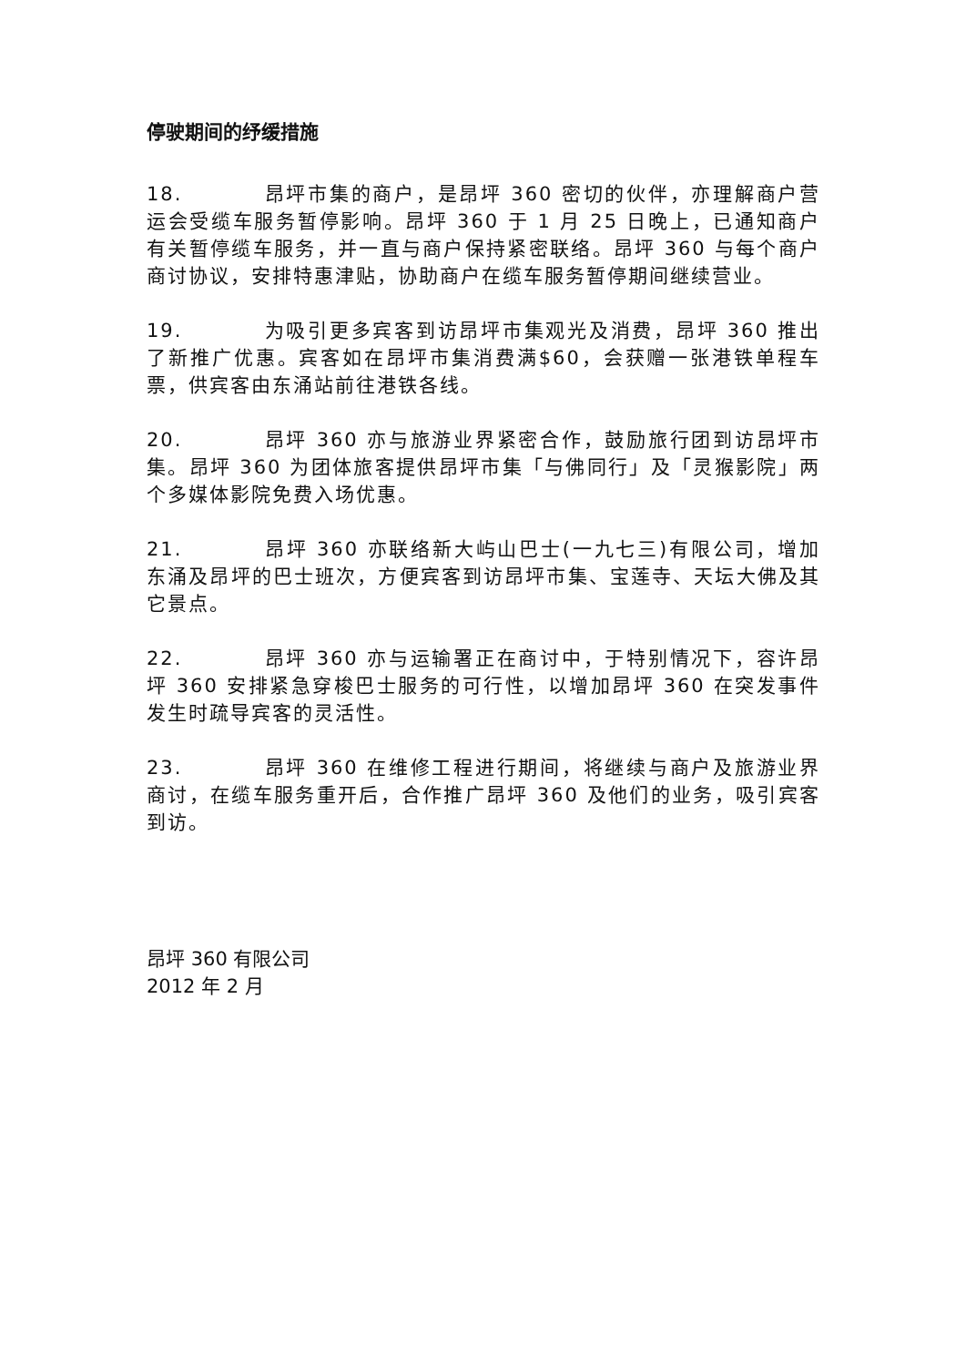停驶期间的纾缓措施
18. 昂坪市集的商户，是昂坪 360 密切的伙伴，亦理解商户营运会受缆车服务暂停影响。昂坪 360 于 1 月 25 日晚上，已通知商户有关暂停缆车服务，并一直与商户保持紧密联络。昂坪 360 与每个商户商讨协议，安排特惠津贴，协助商户在缆车服务暂停期间继续营业。
19. 为吸引更多宾客到访昂坪市集观光及消费，昂坪 360 推出了新推广优惠。宾客如在昂坪市集消费满$60，会获赠一张港铁单程车票，供宾客由东涌站前往港铁各线。
20. 昂坪 360 亦与旅游业界紧密合作，鼓励旅行团到访昂坪市集。昂坪 360 为团体旅客提供昂坪市集「与佛同行」及「灵猴影院」两个多媒体影院免费入场优惠。
21. 昂坪 360 亦联络新大屿山巴士(一九七三)有限公司，增加东涌及昂坪的巴士班次，方便宾客到访昂坪市集、宝莲寺、天坛大佛及其它景点。
22. 昂坪 360 亦与运输署正在商讨中，于特别情况下，容许昂坪 360 安排紧急穿梭巴士服务的可行性，以增加昂坪 360 在突发事件发生时疏导宾客的灵活性。
23. 昂坪 360 在维修工程进行期间，将继续与商户及旅游业界商讨，在缆车服务重开后，合作推广昂坪 360 及他们的业务，吸引宾客到访。
昂坪 360 有限公司
2012 年 2 月